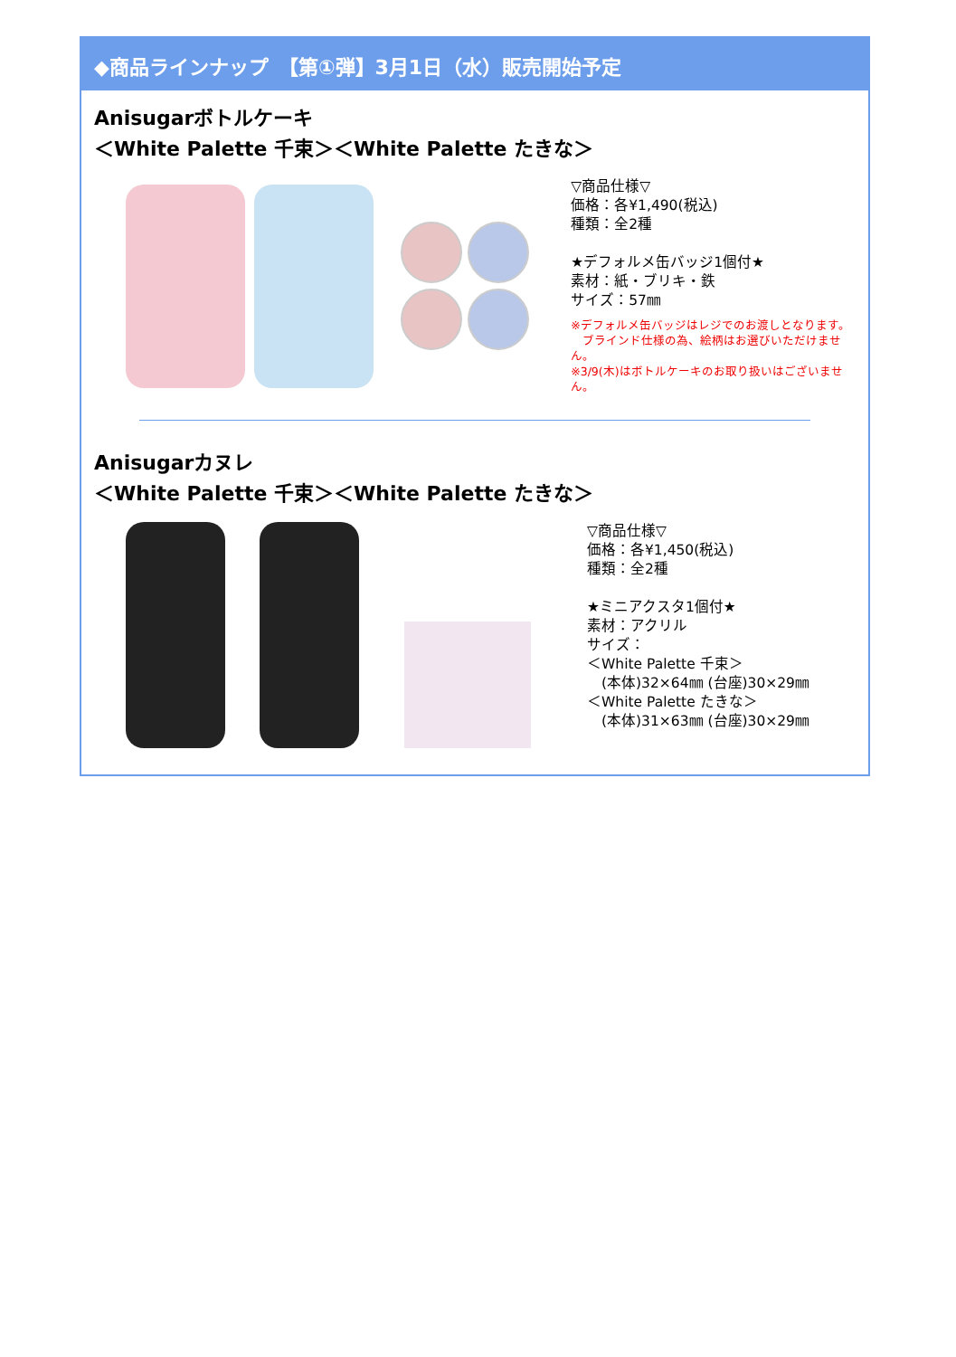◆商品ラインナップ　【第①弾】3月1日（水）販売開始予定
Anisugarボトルケーキ
＜White Palette 千束＞＜White Palette たきな＞
▽商品仕様▽
価格：各¥1,490(税込)
種類：全2種
★デフォルメ缶バッジ1個付★
素材：紙・ブリキ・鉄
サイズ：57㎜
※デフォルメ缶バッジはレジでのお渡しとなります。
　ブラインド仕様の為、絵柄はお選びいただけません。
※3/9(木)はボトルケーキのお取り扱いはございません。
Anisugarカヌレ
＜White Palette 千束＞＜White Palette たきな＞
▽商品仕様▽
価格：各¥1,450(税込)
種類：全2種
★ミニアクスタ1個付★
素材：アクリル
サイズ：
＜White Palette 千束＞
　(本体)32×64㎜ (台座)30×29㎜
＜White Palette たきな＞
　(本体)31×63㎜ (台座)30×29㎜